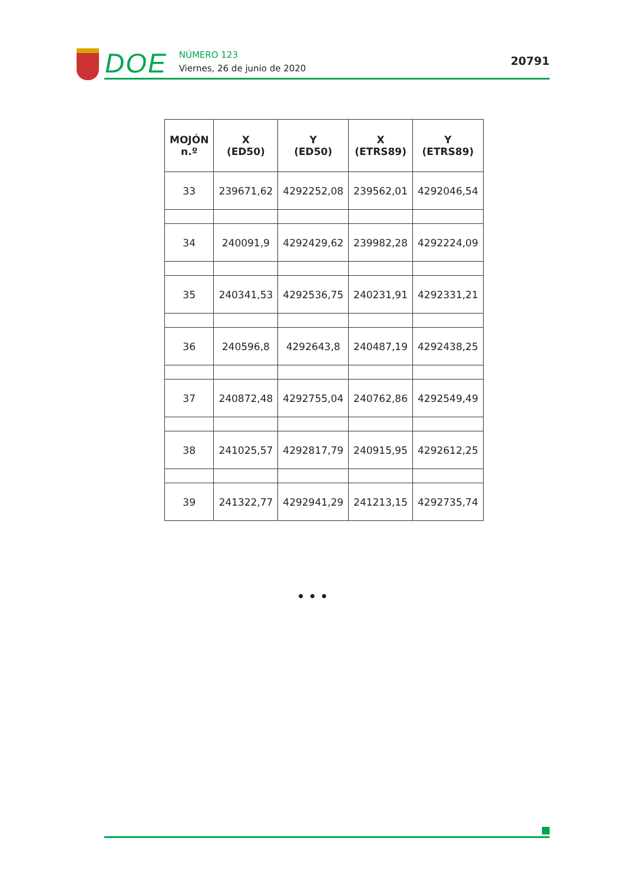DOE
NÚMERO 123
Viernes, 26 de junio de 2020
20791
| MOJÓN n.º | X (ED50) | Y (ED50) | X (ETRS89) | Y (ETRS89) |
| --- | --- | --- | --- | --- |
| 33 | 239671,62 | 4292252,08 | 239562,01 | 4292046,54 |
| 34 | 240091,9 | 4292429,62 | 239982,28 | 4292224,09 |
| 35 | 240341,53 | 4292536,75 | 240231,91 | 4292331,21 |
| 36 | 240596,8 | 4292643,8 | 240487,19 | 4292438,25 |
| 37 | 240872,48 | 4292755,04 | 240762,86 | 4292549,49 |
| 38 | 241025,57 | 4292817,79 | 240915,95 | 4292612,25 |
| 39 | 241322,77 | 4292941,29 | 241213,15 | 4292735,74 |
• • •